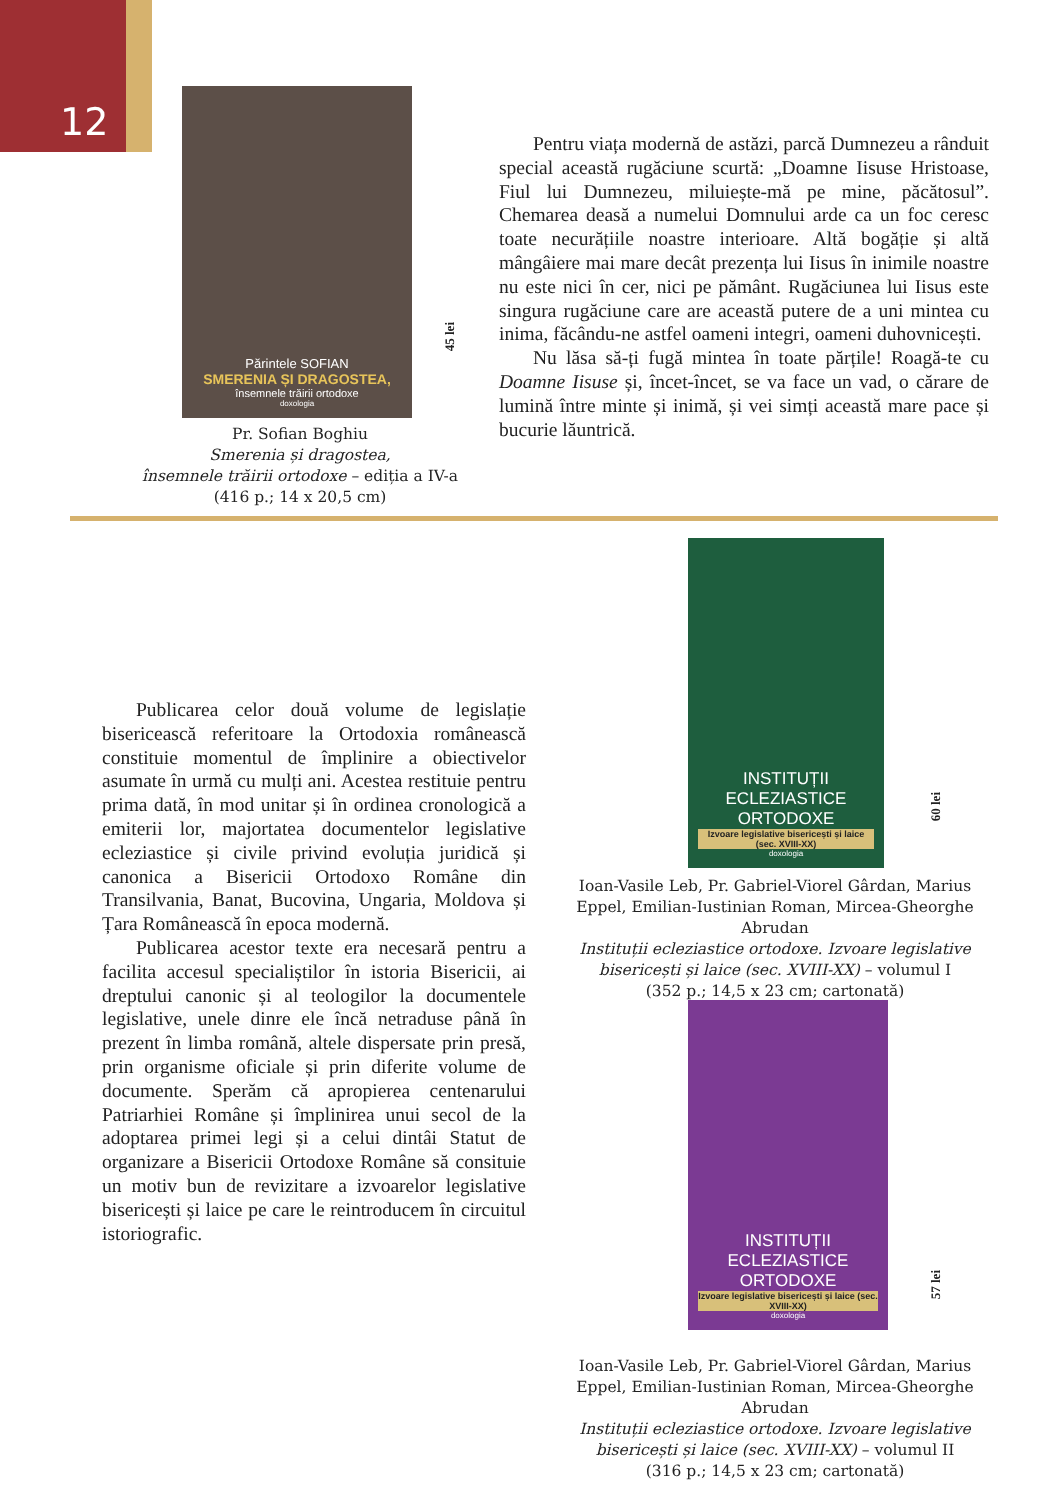12
Părintele SOFIAN
SMERENIA ȘI DRAGOSTEA,
însemnele trăirii ortodoxe
doxologia
45 lei
Pr. Sofian Boghiu
Smerenia și dragostea,
însemnele trăirii ortodoxe – ediția a IV-a
(416 p.; 14 x 20,5 cm)
Pentru viața modernă de astăzi, parcă Dumnezeu a rânduit special această rugăciune scurtă: „Doamne Iisuse Hristoase, Fiul lui Dumnezeu, miluiește-mă pe mine, păcătosul”. Chemarea deasă a numelui Domnului arde ca un foc ceresc toate necurățiile noastre interioare. Altă bogăție și altă mângâiere mai mare decât prezența lui Iisus în inimile noastre nu este nici în cer, nici pe pământ. Rugăciunea lui Iisus este singura rugăciune care are această putere de a uni mintea cu inima, făcându-ne astfel oameni integri, oameni duhovnicești.
Nu lăsa să-ți fugă mintea în toate părțile! Roagă-te cu Doamne Iisuse și, încet-încet, se va face un vad, o cărare de lumină între minte și inimă, și vei simți această mare pace și bucurie lăuntrică.
Publicarea celor două volume de legislație bisericească referitoare la Ortodoxia românească constituie momentul de împlinire a obiectivelor asumate în urmă cu mulți ani. Acestea restituie pentru prima dată, în mod unitar și în ordinea cronologică a emiterii lor, majortatea documentelor legislative ecleziastice și civile privind evoluția juridică și canonica a Bisericii Ortodoxo Române din Transilvania, Banat, Bucovina, Ungaria, Moldova și Țara Românească în epoca modernă.
Publicarea acestor texte era necesară pentru a facilita accesul specialiștilor în istoria Bisericii, ai dreptului canonic și al teologilor la documentele legislative, unele dinre ele încă netraduse până în prezent în limba română, altele dispersate prin presă, prin organisme oficiale și prin diferite volume de documente. Sperăm că apropierea centenarului Patriarhiei Române și împlinirea unui secol de la adoptarea primei legi și a celui dintâi Statut de organizare a Bisericii Ortodoxe Române să consituie un motiv bun de revizitare a izvoarelor legislative bisericești și laice pe care le reintroducem în circuitul istoriografic.
INSTITUȚII
ECLEZIASTICE ORTODOXE
Izvoare legislative bisericești și laice (sec. XVIII-XX)
doxologia
60 lei
Ioan-Vasile Leb, Pr. Gabriel-Viorel Gârdan, Marius Eppel, Emilian-Iustinian Roman, Mircea-Gheorghe Abrudan
Instituții ecleziastice ortodoxe. Izvoare legislative bisericești și laice (sec. XVIII-XX) – volumul I
(352 p.; 14,5 x 23 cm; cartonată)
INSTITUȚII
ECLEZIASTICE ORTODOXE
Izvoare legislative bisericești și laice (sec. XVIII-XX)
doxologia
57 lei
Ioan-Vasile Leb, Pr. Gabriel-Viorel Gârdan, Marius Eppel, Emilian-Iustinian Roman, Mircea-Gheorghe Abrudan
Instituții ecleziastice ortodoxe. Izvoare legislative bisericești și laice (sec. XVIII-XX) – volumul II
(316 p.; 14,5 x 23 cm; cartonată)